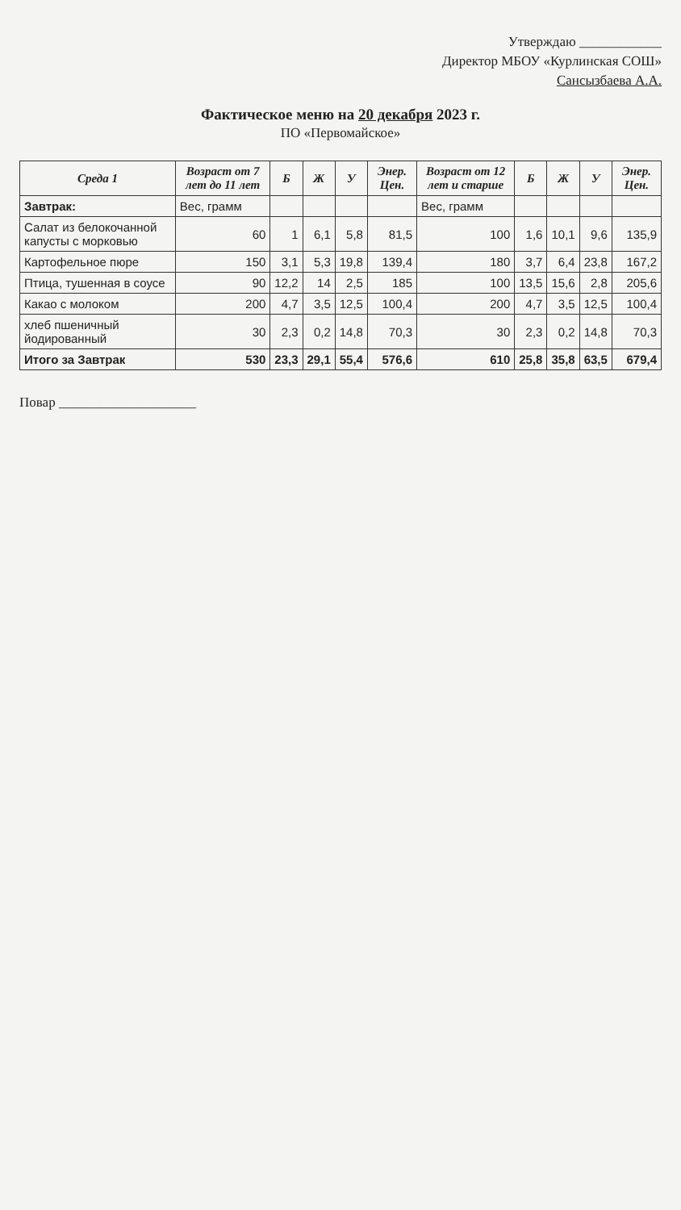Утверждаю ____________
Директор МБОУ «Курлинская СОШ»
Сансызбаева А.А.
Фактическое меню на 20 декабря 2023 г.
ПО «Первомайское»
| Среда 1 | Возраст от 7 лет до 11 лет | Б | Ж | У | Энер. Цен. | Возраст от 12 лет и старше | Б | Ж | У | Энер. Цен. |
| --- | --- | --- | --- | --- | --- | --- | --- | --- | --- | --- |
| Завтрак: | Вес, грамм | | | | | Вес, грамм | | | | |
| Салат из белокочанной капусты с морковью | 60 | 1 | 6,1 | 5,8 | 81,5 | 100 | 1,6 | 10,1 | 9,6 | 135,9 |
| Картофельное пюре | 150 | 3,1 | 5,3 | 19,8 | 139,4 | 180 | 3,7 | 6,4 | 23,8 | 167,2 |
| Птица, тушенная в соусе | 90 | 12,2 | 14 | 2,5 | 185 | 100 | 13,5 | 15,6 | 2,8 | 205,6 |
| Какао с молоком | 200 | 4,7 | 3,5 | 12,5 | 100,4 | 200 | 4,7 | 3,5 | 12,5 | 100,4 |
| хлеб пшеничный йодированный | 30 | 2,3 | 0,2 | 14,8 | 70,3 | 30 | 2,3 | 0,2 | 14,8 | 70,3 |
| Итого за Завтрак | 530 | 23,3 | 29,1 | 55,4 | 576,6 | 610 | 25,8 | 35,8 | 63,5 | 679,4 |
Повар ____________________